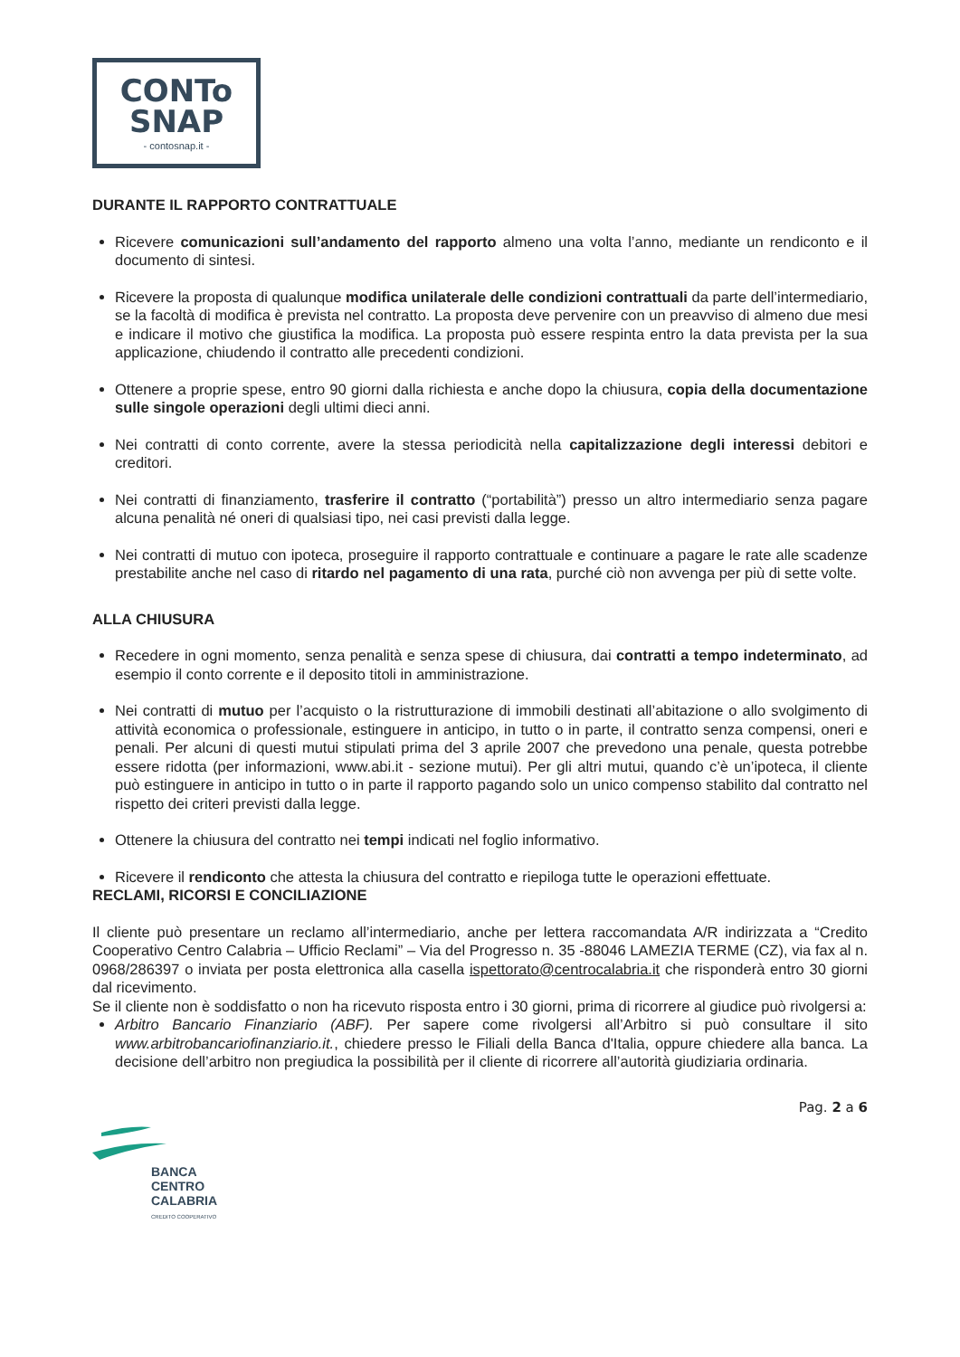CONTo
SNAP
- contosnap.it -
DURANTE IL RAPPORTO CONTRATTUALE
Ricevere comunicazioni sull’andamento del rapporto almeno una volta l’anno, mediante un rendiconto e il documento di sintesi.
Ricevere la proposta di qualunque modifica unilaterale delle condizioni contrattuali da parte dell’intermediario, se la facoltà di modifica è prevista nel contratto. La proposta deve pervenire con un preavviso di almeno due mesi e indicare il motivo che giustifica la modifica. La proposta può essere respinta entro la data prevista per la sua applicazione, chiudendo il contratto alle precedenti condizioni.
Ottenere a proprie spese, entro 90 giorni dalla richiesta e anche dopo la chiusura, copia della documentazione sulle singole operazioni degli ultimi dieci anni.
Nei contratti di conto corrente, avere la stessa periodicità nella capitalizzazione degli interessi debitori e creditori.
Nei contratti di finanziamento, trasferire il contratto (“portabilità”) presso un altro intermediario senza pagare alcuna penalità né oneri di qualsiasi tipo, nei casi previsti dalla legge.
Nei contratti di mutuo con ipoteca, proseguire il rapporto contrattuale e continuare a pagare le rate alle scadenze prestabilite anche nel caso di ritardo nel pagamento di una rata, purché ciò non avvenga per più di sette volte.
ALLA CHIUSURA
Recedere in ogni momento, senza penalità e senza spese di chiusura, dai contratti a tempo indeterminato, ad esempio il conto corrente e il deposito titoli in amministrazione.
Nei contratti di mutuo per l’acquisto o la ristrutturazione di immobili destinati all’abitazione o allo svolgimento di attività economica o professionale, estinguere in anticipo, in tutto o in parte, il contratto senza compensi, oneri e penali. Per alcuni di questi mutui stipulati prima del 3 aprile 2007 che prevedono una penale, questa potrebbe essere ridotta (per informazioni, www.abi.it - sezione mutui). Per gli altri mutui, quando c’è un’ipoteca, il cliente può estinguere in anticipo in tutto o in parte il rapporto pagando solo un unico compenso stabilito dal contratto nel rispetto dei criteri previsti dalla legge.
Ottenere la chiusura del contratto nei tempi indicati nel foglio informativo.
Ricevere il rendiconto che attesta la chiusura del contratto e riepiloga tutte le operazioni effettuate.
RECLAMI, RICORSI E CONCILIAZIONE
Il cliente può presentare un reclamo all’intermediario, anche per lettera raccomandata A/R indirizzata a “Credito Cooperativo Centro Calabria – Ufficio Reclami” – Via del Progresso n. 35 -88046 LAMEZIA TERME (CZ), via fax al n. 0968/286397 o inviata per posta elettronica alla casella ispettorato@centrocalabria.it che risponderà entro 30 giorni dal ricevimento.
Se il cliente non è soddisfatto o non ha ricevuto risposta entro i 30 giorni, prima di ricorrere al giudice può rivolgersi a:
Arbitro Bancario Finanziario (ABF). Per sapere come rivolgersi all’Arbitro si può consultare il sito www.arbitrobancariofinanziario.it., chiedere presso le Filiali della Banca d'Italia, oppure chiedere alla banca. La decisione dell’arbitro non pregiudica la possibilità per il cliente di ricorrere all’autorità giudiziaria ordinaria.
Pag. 2 a 6
BANCA
CENTRO
CALABRIA
CREDITO COOPERATIVO